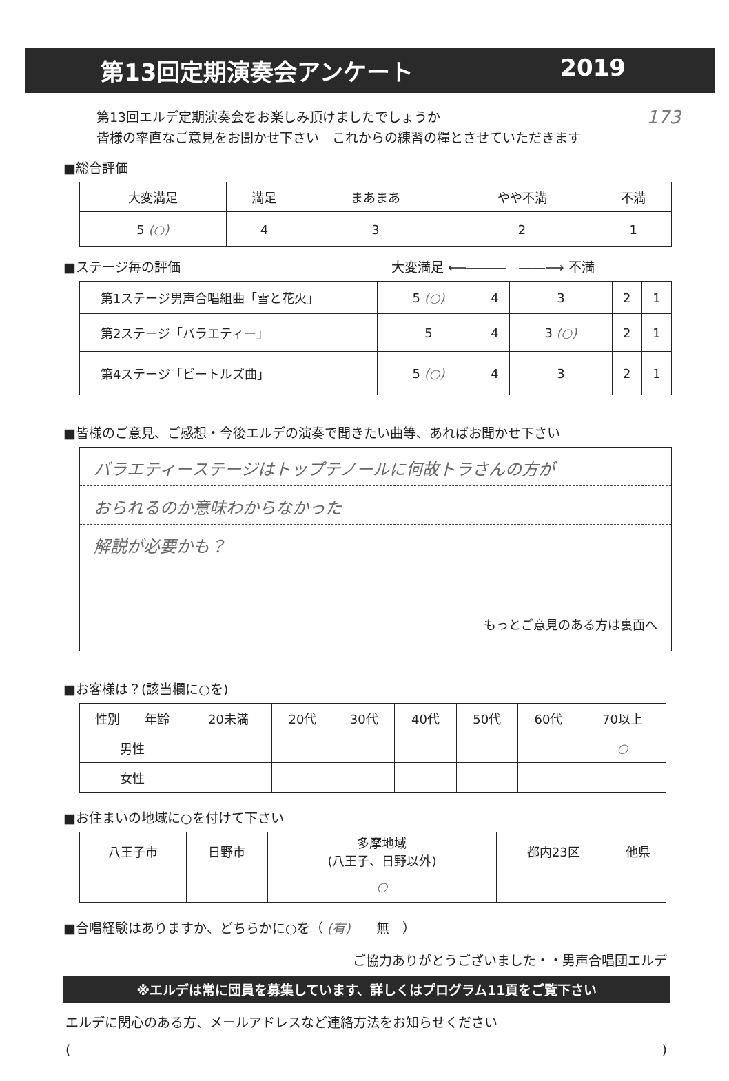第13回定期演奏会アンケート 2019
173 第13回エルデ定期演奏会をお楽しみ頂けましたでしょうか
皆様の率直なご意見をお聞かせ下さい　これからの練習の糧とさせていただきます
■総合評価
| 大変満足 | 満足 | まあまあ | やや不満 | 不満 |
| 5 (○) | 4 | 3 | 2 | 1 |
■ステージ毎の評価 大変満足 ⟵―――　――⟶ 不満
| 第1ステージ男声合唱組曲「雪と花火」 | 5 (○) | 4 | 3 | 2 | 1 |
| 第2ステージ「バラエティー」 | 5 | 4 | 3 (○) | 2 | 1 |
| 第4ステージ「ビートルズ曲」 | 5 (○) | 4 | 3 | 2 | 1 |
■皆様のご意見、ご感想・今後エルデの演奏で聞きたい曲等、あればお聞かせ下さい
バラエティーステージはトップテノールに何故トラさんの方が
おられるのか意味わからなかった
解説が必要かも？
もっとご意見のある方は裏面へ
■お客様は？(該当欄に○を)
| 性別 年齢 | 20未満 | 20代 | 30代 | 40代 | 50代 | 60代 | 70以上 |
| 男性 | | | | | | | ○ |
| 女性 | | | | | | | |
■お住まいの地域に○を付けて下さい
| 八王子市 | 日野市 | 多摩地域 (八王子、日野以外) | 都内23区 | 他県 |
| | | ○ | | |
■合唱経験はありますか、どちらかに○を（ (有)　　無　）
ご協力ありがとうございました・・男声合唱団エルデ
※エルデは常に団員を募集しています、詳しくはプログラム11頁をご覧下さい
エルデに関心のある方、メールアドレスなど連絡方法をお知らせください
()